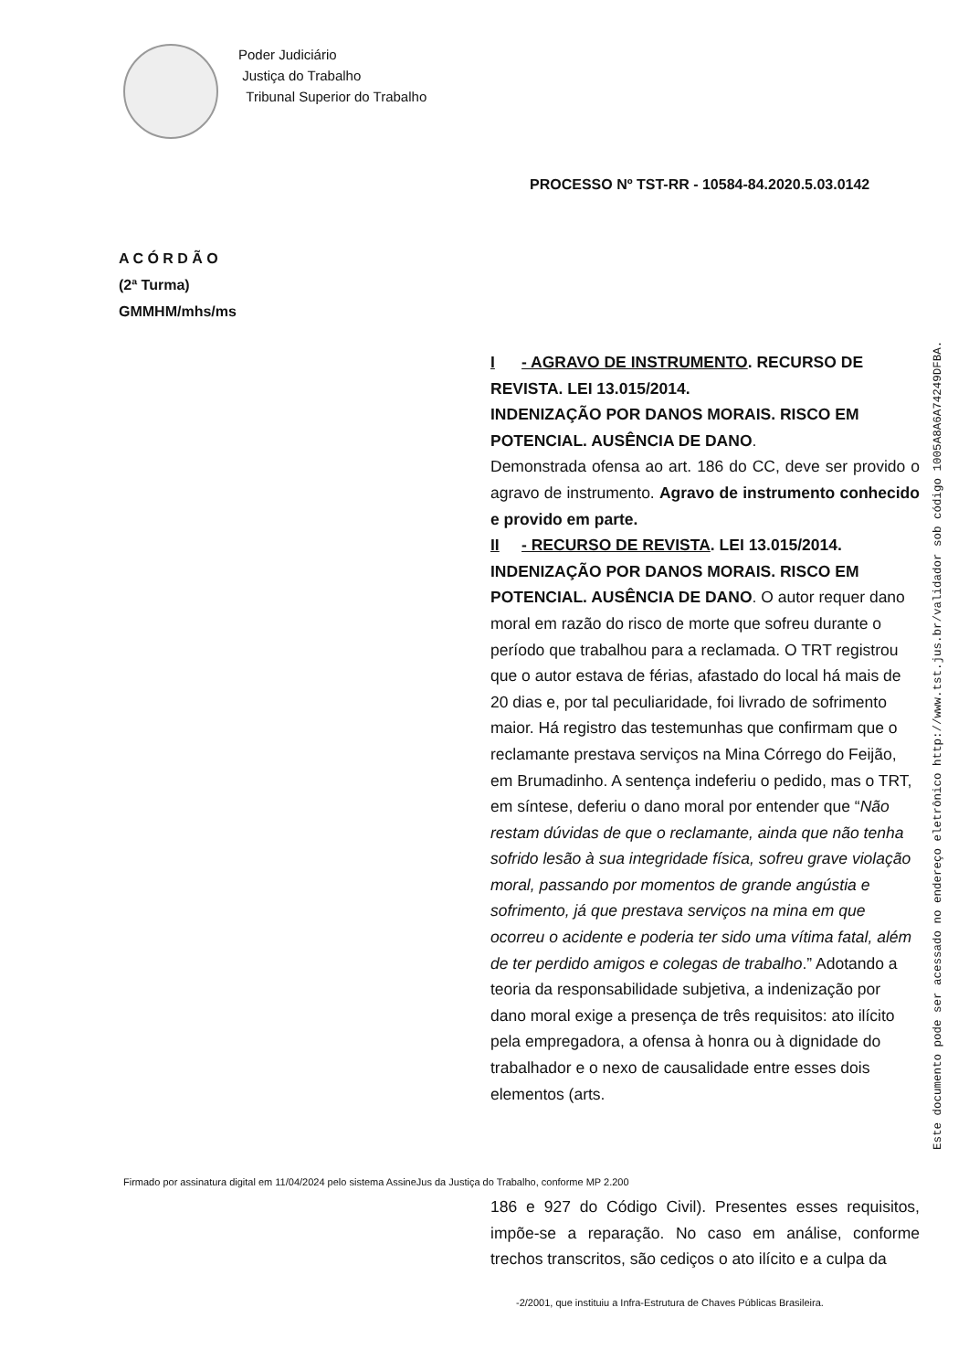Poder Judiciário
Justiça do Trabalho
Tribunal Superior do Trabalho
PROCESSO Nº TST-RR - 10584-84.2020.5.03.0142
A C Ó R D Ã O
(2ª Turma)
GMMHM/mhs/ms
I - AGRAVO DE INSTRUMENTO. RECURSO DE REVISTA. LEI 13.015/2014.
INDENIZAÇÃO POR DANOS MORAIS. RISCO EM POTENCIAL. AUSÊNCIA DE DANO.
Demonstrada ofensa ao art. 186 do CC, deve ser provido o agravo de instrumento. Agravo de instrumento conhecido e provido em parte.
II - RECURSO DE REVISTA. LEI 13.015/2014.
INDENIZAÇÃO POR DANOS MORAIS. RISCO EM POTENCIAL. AUSÊNCIA DE DANO. O autor requer dano moral em razão do risco de morte que sofreu durante o período que trabalhou para a reclamada. O TRT registrou que o autor estava de férias, afastado do local há mais de 20 dias e, por tal peculiaridade, foi livrado de sofrimento maior. Há registro das testemunhas que confirmam que o reclamante prestava serviços na Mina Córrego do Feijão, em Brumadinho. A sentença indeferiu o pedido, mas o TRT, em síntese, deferiu o dano moral por entender que “Não restam dúvidas de que o reclamante, ainda que não tenha sofrido lesão à sua integridade física, sofreu grave violação moral, passando por momentos de grande angústia e sofrimento, já que prestava serviços na mina em que ocorreu o acidente e poderia ter sido uma vítima fatal, além de ter perdido amigos e colegas de trabalho.” Adotando a teoria da responsabilidade subjetiva, a indenização por dano moral exige a presença de três requisitos: ato ilícito pela empregadora, a ofensa à honra ou à dignidade do trabalhador e o nexo de causalidade entre esses dois elementos (arts.
Este documento pode ser acessado no endereço eletrônico http://www.tst.jus.br/validador sob código 1005A8A6A74249DFBA.
Firmado por assinatura digital em 11/04/2024 pelo sistema AssineJus da Justiça do Trabalho, conforme MP 2.200
186 e 927 do Código Civil). Presentes esses requisitos, impõe-se a reparação. No caso em análise, conforme trechos transcritos, são cediços o ato ilícito e a culpa da
-2/2001, que instituiu a Infra-Estrutura de Chaves Públicas Brasileira.